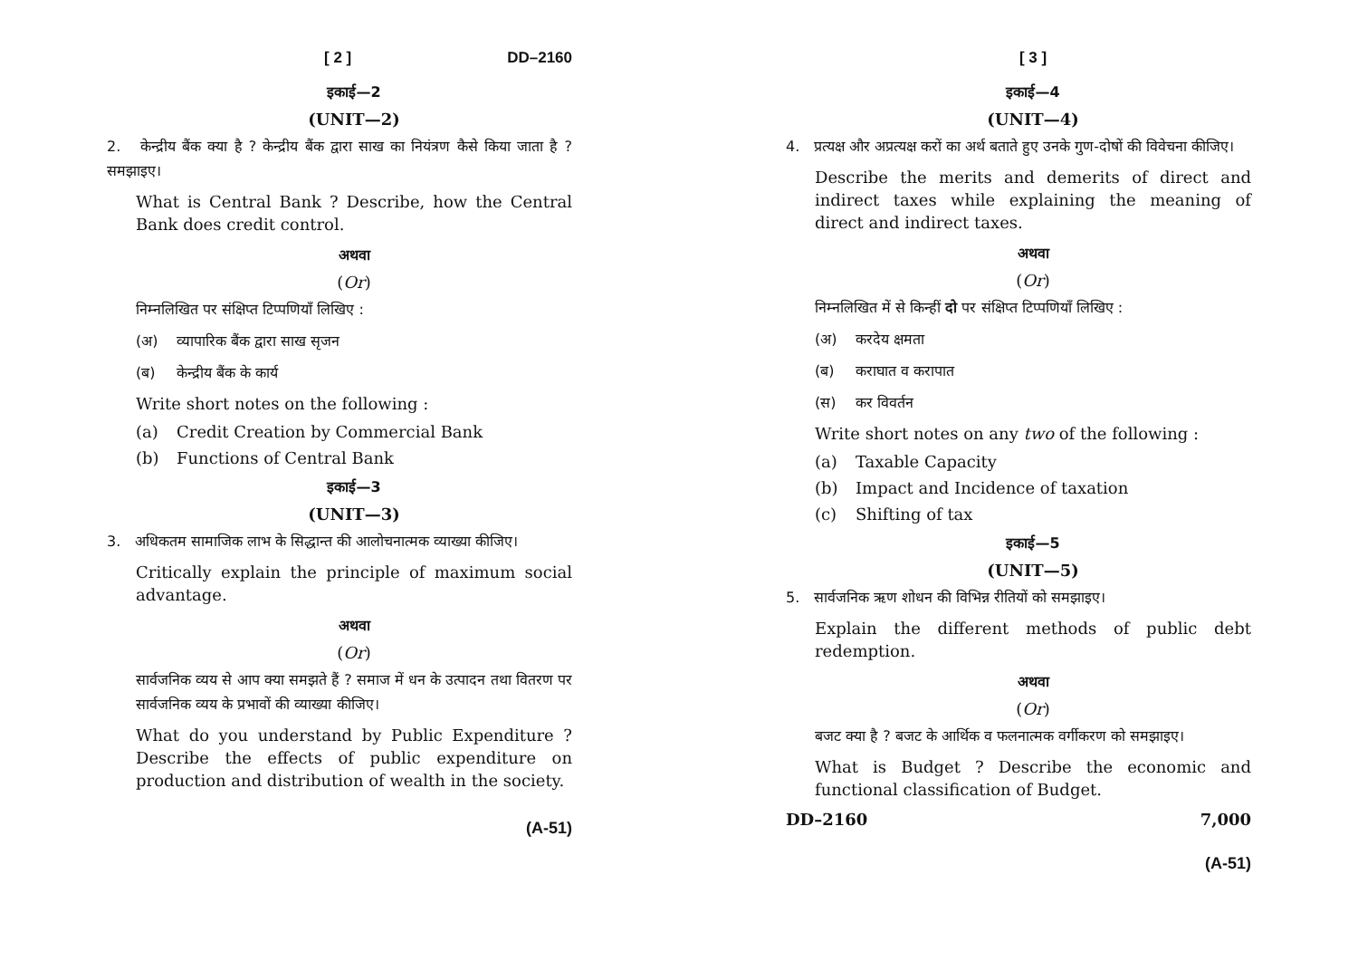[ 2 ] DD–2160
इकाई—2
(UNIT—2)
2. केन्द्रीय बैंक क्या है ? केन्द्रीय बैंक द्वारा साख का नियंत्रण कैसे किया जाता है ? समझाइए।
What is Central Bank ? Describe, how the Central Bank does credit control.
अथवा
(Or)
निम्नलिखित पर संक्षिप्त टिप्पणियाँ लिखिए :
(अ) व्यापारिक बैंक द्वारा साख सृजन
(ब) केन्द्रीय बैंक के कार्य
Write short notes on the following :
(a) Credit Creation by Commercial Bank
(b) Functions of Central Bank
इकाई—3
(UNIT—3)
3. अधिकतम सामाजिक लाभ के सिद्धान्त की आलोचनात्मक व्याख्या कीजिए।
Critically explain the principle of maximum social advantage.
अथवा
(Or)
सार्वजनिक व्यय से आप क्या समझते हैं ? समाज में धन के उत्पादन तथा वितरण पर सार्वजनिक व्यय के प्रभावों की व्याख्या कीजिए।
What do you understand by Public Expenditure ? Describe the effects of public expenditure on production and distribution of wealth in the society.
(A-51)
[ 3 ]
इकाई—4
(UNIT—4)
4. प्रत्यक्ष और अप्रत्यक्ष करों का अर्थ बताते हुए उनके गुण-दोषों की विवेचना कीजिए।
Describe the merits and demerits of direct and indirect taxes while explaining the meaning of direct and indirect taxes.
अथवा
(Or)
निम्नलिखित में से किन्हीं दो पर संक्षिप्त टिप्पणियाँ लिखिए :
(अ) करदेय क्षमता
(ब) कराघात व करापात
(स) कर विवर्तन
Write short notes on any two of the following :
(a) Taxable Capacity
(b) Impact and Incidence of taxation
(c) Shifting of tax
इकाई—5
(UNIT—5)
5. सार्वजनिक ऋण शोधन की विभिन्न रीतियों को समझाइए।
Explain the different methods of public debt redemption.
अथवा
(Or)
बजट क्या है ? बजट के आर्थिक व फलनात्मक वर्गीकरण को समझाइए।
What is Budget ? Describe the economic and functional classification of Budget.
DD–2160 7,000
(A-51)